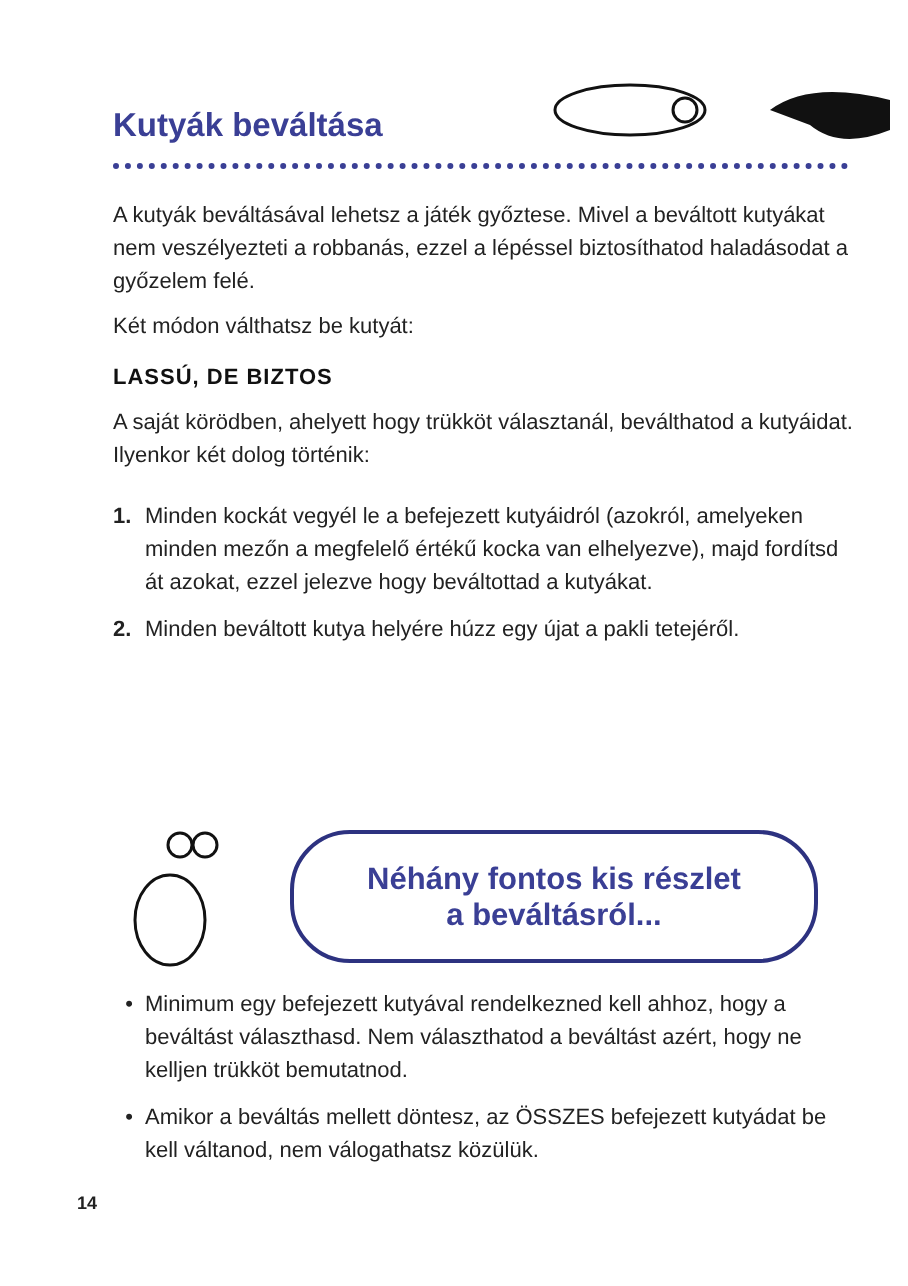Kutyák beváltása
A kutyák beváltásával lehetsz a játék győztese. Mivel a beváltott kutyákat nem veszélyezteti a robbanás, ezzel a lépéssel biztosíthatod haladásodat a győzelem felé.
Két módon válthatsz be kutyát:
LASSÚ, DE BIZTOS
A saját körödben, ahelyett hogy trükköt választanál, beválthatod a kutyáidat. Ilyenkor két dolog történik:
1. Minden kockát vegyél le a befejezett kutyáidról (azokról, amelyeken minden mezőn a megfelelő értékű kocka van elhelyezve), majd fordítsd át azokat, ezzel jelezve hogy beváltottad a kutyákat.
2. Minden beváltott kutya helyére húzz egy újat a pakli tetejéről.
Néhány fontos kis részlet
a beváltásról...
• Minimum egy befejezett kutyával rendelkezned kell ahhoz, hogy a beváltást választhasd. Nem választhatod a beváltást azért, hogy ne kelljen trükköt bemutatnod.
• Amikor a beváltás mellett döntesz, az ÖSSZES befejezett kutyádat be kell váltanod, nem válogathatsz közülük.
14